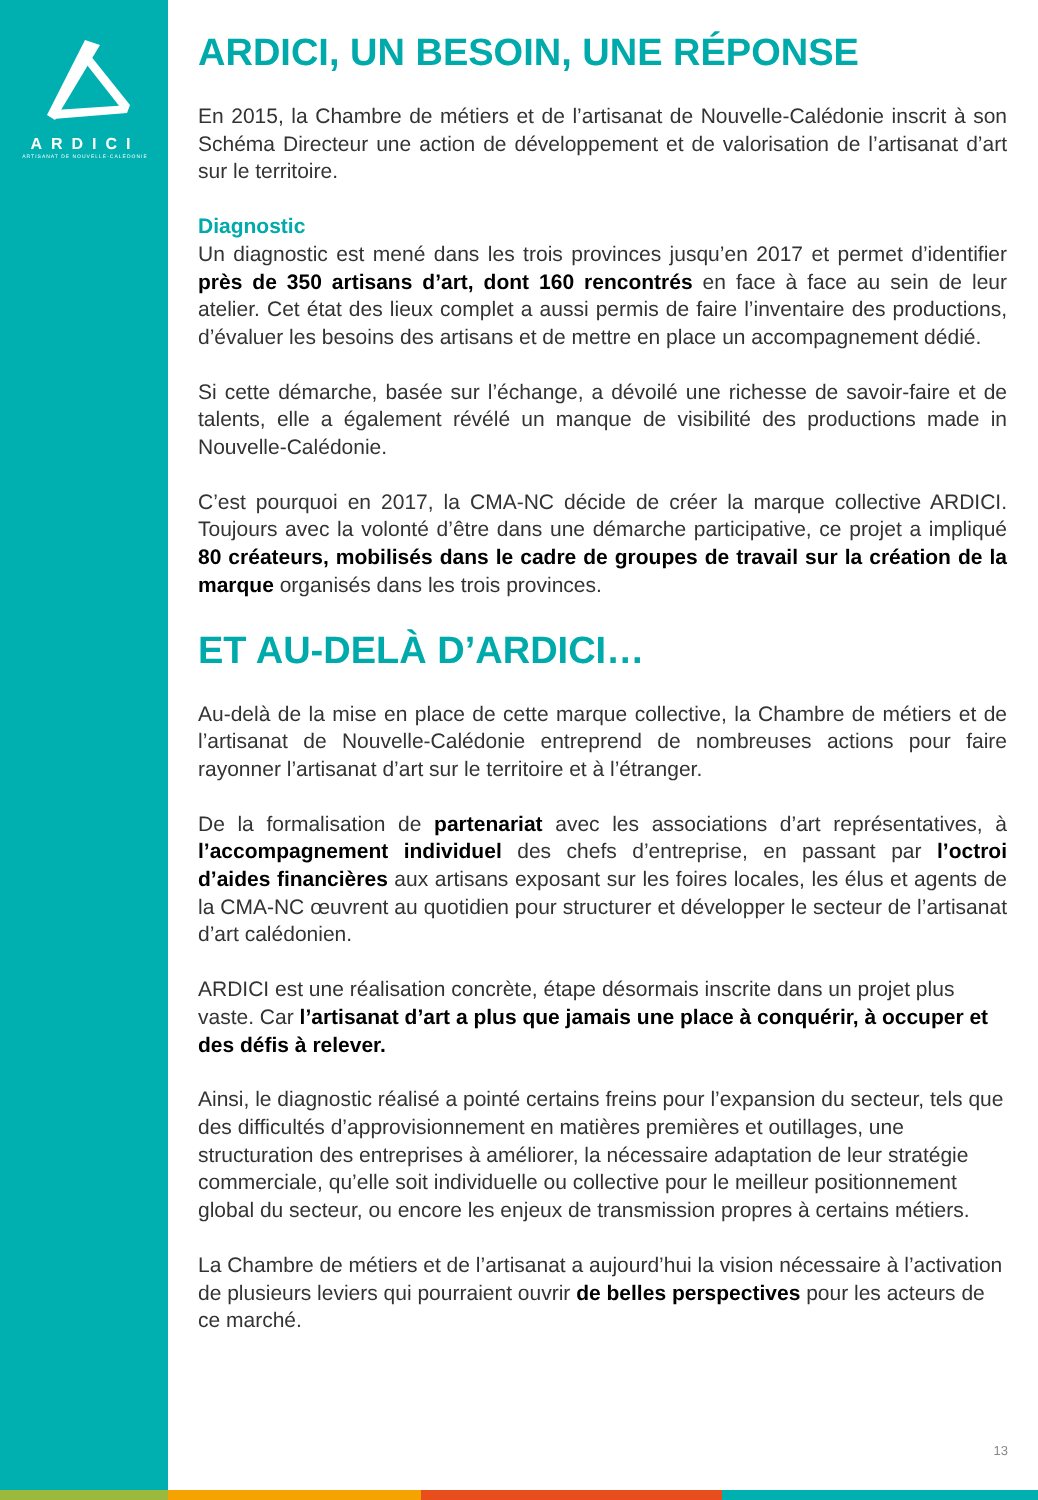ARDICI
ARTISANAT DE NOUVELLE-CALÉDONIE
ARDICI, UN BESOIN, UNE RÉPONSE
En 2015, la Chambre de métiers et de l’artisanat de Nouvelle-Calédonie inscrit à son Schéma Directeur une action de développement et de valorisation de l’artisanat d’art sur le territoire.
Diagnostic
Un diagnostic est mené dans les trois provinces jusqu’en 2017 et permet d’identifier près de 350 artisans d’art, dont 160 rencontrés en face à face au sein de leur atelier. Cet état des lieux complet a aussi permis de faire l’inventaire des productions, d’évaluer les besoins des artisans et de mettre en place un accompagnement dédié.
Si cette démarche, basée sur l’échange, a dévoilé une richesse de savoir-faire et de talents, elle a également révélé un manque de visibilité des productions made in Nouvelle-Calédonie.
C’est pourquoi en 2017, la CMA-NC décide de créer la marque collective ARDICI. Toujours avec la volonté d’être dans une démarche participative, ce projet a impliqué 80 créateurs, mobilisés dans le cadre de groupes de travail sur la création de la marque organisés dans les trois provinces.
ET AU-DELÀ D’ARDICI…
Au-delà de la mise en place de cette marque collective, la Chambre de métiers et de l’artisanat de Nouvelle-Calédonie entreprend de nombreuses actions pour faire rayonner l’artisanat d’art sur le territoire et à l’étranger.
De la formalisation de partenariat avec les associations d’art représentatives, à l’accompagnement individuel des chefs d’entreprise, en passant par l’octroi d’aides financières aux artisans exposant sur les foires locales, les élus et agents de la CMA-NC œuvrent au quotidien pour structurer et développer le secteur de l’artisanat d’art calédonien.
ARDICI est une réalisation concrète, étape désormais inscrite dans un projet plus vaste. Car l’artisanat d’art a plus que jamais une place à conquérir, à occuper et des défis à relever.
Ainsi, le diagnostic réalisé a pointé certains freins pour l’expansion du secteur, tels que des difficultés d’approvisionnement en matières premières et outillages, une structuration des entreprises à améliorer, la nécessaire adaptation de leur stratégie commerciale, qu’elle soit individuelle ou collective pour le meilleur positionnement global du secteur, ou encore les enjeux de transmission propres à certains métiers.
La Chambre de métiers et de l’artisanat a aujourd’hui la vision nécessaire à l’activation de plusieurs leviers qui pourraient ouvrir de belles perspectives pour les acteurs de ce marché.
13